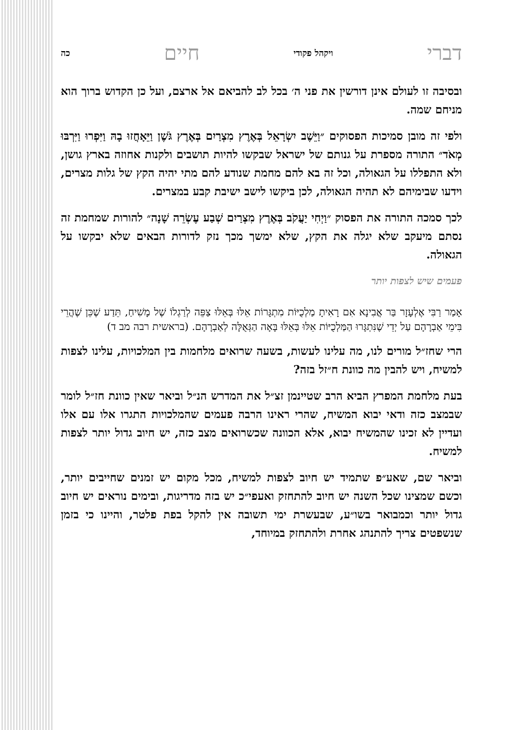דברי ויקהל פקודי חיים כה
ובסיבה זו לעולם אינן דורשין את פני ה׳ בכל לב להביאם אל ארצם, ועל כן הקדוש ברוך הוא מניחם שמה.
ולפי זה מובן סמיכות הפסוקים ״וַיֵּשֶׁב יִשְׂרָאֵל בְּאֶרֶץ מִצְרַיִם בְּאֶרֶץ גֹּשֶׁן וַיֵּאָחֲזוּ בָהּ וַיִּפְרוּ וַיִּרְבּוּ מְאֹד״ התורה מספרת על גנותם של ישראל שבקשו להיות תושבים ולקנות אחוזה בארץ גושן, ולא התפללו על הגאולה, וכל זה בא להם מחמת שנודע להם מתי יהיה הקץ של גלות מצרים, וידעו שבימיהם לא תהיה הגאולה, לכן ביקשו לישב ישיבת קבע במצרים.
לכך סמכה התורה את הפסוק ״וַיְחִי יַעֲקֹב בְּאֶרֶץ מִצְרַיִם שְׁבַע עֶשְׂרֵה שָׁנָה״ להורות שמחמת זה נסתם מיעקב שלא יגלה את הקץ, שלא ימשך מכך נזק לדורות הבאים שלא יבקשו על הגאולה.
פעמים שיש לצפות יותר
אָמַר רַבִּי אֶלְעָזָר בַּר אֲבִינָא אִם רָאִיתָ מַלְכֻיּוֹת מִתְגָּרוֹת אֵלּוּ בְּאֵלּוּ צַפֵּה לְרַגְלוֹ שֶׁל מָשִׁיחַ, תֵּדַע שֶׁכֵּן שֶׁהֲרֵי בִּימֵי אַבְרָהָם עַל יְדֵי שֶׁנִּתְגָּרוּ הַמַּלְכֻיּוֹת אֵלּוּ בְּאֵלּוּ בָּאָה הַגְּאֻלָּה לְאַבְרָהָם. (בראשית רבה מב ד)
הרי שחז״ל מורים לנו, מה עלינו לעשות, בשעה שרואים מלחמות בין המלכויות, עלינו לצפות למשיח, ויש להבין מה כוונת ח״זל בזה?
בעת מלחמת המפרץ הביא הרב שטיינמן זצ״ל את המדרש הנ״ל וביאר שאין כוונת חז״ל לומר שבמצב כזה ודאי יבוא המשיח, שהרי ראינו הרבה פעמים שהמלכויות התגרו אלו עם אלו ועדיין לא זכינו שהמשיח יבוא, אלא הכוונה שכשרואים מצב כזה, יש חיוב גדול יותר לצפות למשיח.
וביאר שם, שאע״פ שתמיד יש חיוב לצפות למשיח, מכל מקום יש זמנים שחייבים יותר, וכשם שמצינו שכל השנה יש חיוב להתחזק ואעפי״כ יש בזה מדריגות, ובימים נוראים יש חיוב גדול יותר וכמבואר בשו״ע, שבעשרת ימי תשובה אין להקל בפת פלטר, והיינו כי בזמן שנשפטים צריך להתנהג אחרת ולהתחזק במיוחד,